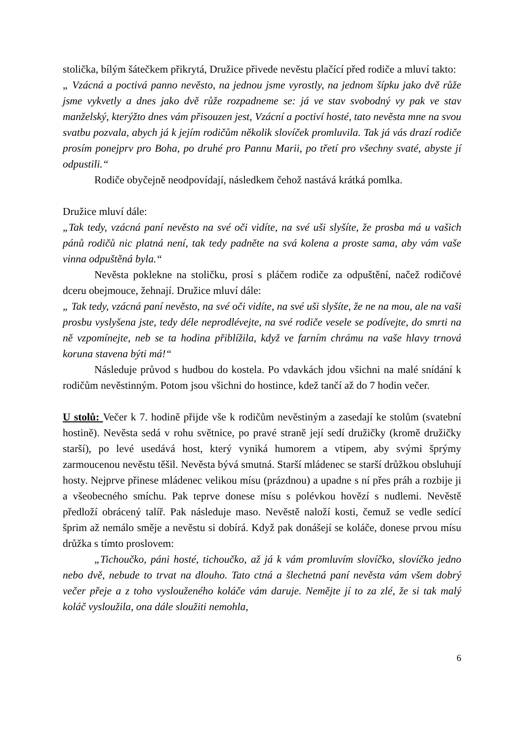stolička, bílým šátečkem přikrytá, Družice přivede nevěstu plačící před rodiče a mluví takto:
„ Vzácná a poctivá panno nevěsto, na jednou jsme vyrostly, na jednom šípku jako dvě růže jsme vykvetly a dnes jako dvě růže rozpadneme se: já ve stav svobodný vy pak ve stav manželský, kterýžto dnes vám přisouzen jest, Vzácní a poctiví hosté, tato nevěsta mne na svou svatbu pozvala, abych já k jejím rodičům několik slovíček promluvila. Tak já vás drazí rodiče prosím ponejprv pro Boha, po druhé pro Pannu Marii, po třetí pro všechny svaté, abyste jí odpustili.“
Rodiče obyčejně neodpovídají, následkem čehož nastává krátká pomlka.
Družice mluví dále:
„Tak tedy, vzácná paní nevěsto na své oči vidíte, na své uši slyšíte, že prosba má u vašich pánů rodičů nic platná není, tak tedy padněte na svá kolena a proste sama, aby vám vaše vinna odpuštěná byla.“
Nevěsta poklekne na stoličku, prosí s pláčem rodiče za odpuštění, načež rodičové dceru obejmouce, žehnají. Družice mluví dále:
„ Tak tedy, vzácná paní nevěsto, na své oči vidíte, na své uši slyšíte, že ne na mou, ale na vaši prosbu vyslyšena jste, tedy déle neprodlévejte, na své rodiče vesele se podívejte, do smrti na ně vzpomínejte, neb se ta hodina přiblížila, když ve farním chrámu na vaše hlavy trnová koruna stavena býti má!“
Následuje průvod s hudbou do kostela. Po vdavkách jdou všichni na malé snídání k rodičům nevěstinným. Potom jsou všichni do hostince, kdež tančí až do 7 hodin večer.
U stolů: Večer k 7. hodině přijde vše k rodičům nevěstiným a zasedají ke stolům (svatební hostině). Nevěsta sedá v rohu světnice, po pravé straně její sedí družičky (kromě družičky starší), po levé usedává host, který vyniká humorem a vtipem, aby svými šprýmy zarmoucenou nevěstu těšil. Nevěsta bývá smutná. Starší mládenec se starší drůžkou obsluhují hosty. Nejprve přinese mládenec velikou mísu (prázdnou) a upadne s ní přes práh a rozbije ji a všeobecného smíchu. Pak teprve donese mísu s polévkou hovězí s nudlemi. Nevěstě předloží obrácený talíř. Pak následuje maso. Nevěstě naloží kosti, čemuž se vedle sedící šprim až nemálo směje a nevěstu si dobírá. Když pak donášejí se koláče, donese prvou mísu drůžka s tímto proslovem:
„Tichoučko, páni hosté, tichoučko, až já k vám promluvím slovíčko, slovíčko jedno nebo dvě, nebude to trvat na dlouho. Tato ctná a šlechetná paní nevěsta vám všem dobrý večer přeje a z toho vyslouženého koláče vám daruje. Nemějte jí to za zlé, že si tak malý koláč vysloužila, ona dále sloužiti nemohla,
6